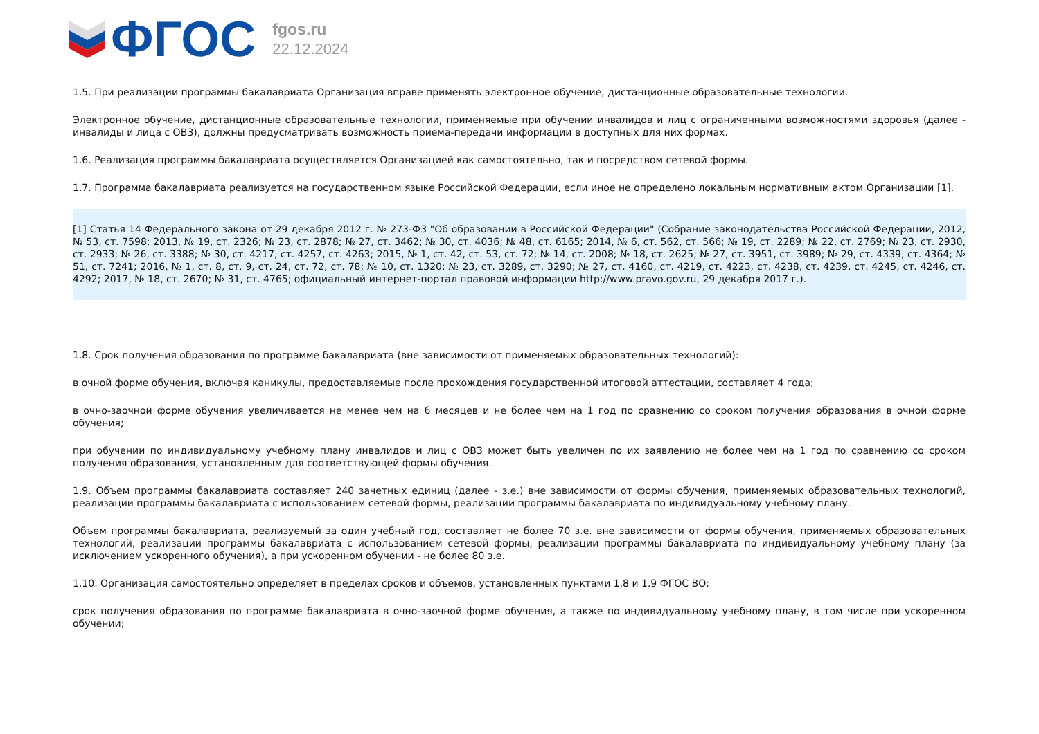ФГОС
fgos.ru
22.12.2024
1.5. При реализации программы бакалавриата Организация вправе применять электронное обучение, дистанционные образовательные технологии.
Электронное обучение, дистанционные образовательные технологии, применяемые при обучении инвалидов и лиц с ограниченными возможностями здоровья (далее - инвалиды и лица с ОВЗ), должны предусматривать возможность приема-передачи информации в доступных для них формах.
1.6. Реализация программы бакалавриата осуществляется Организацией как самостоятельно, так и посредством сетевой формы.
1.7. Программа бакалавриата реализуется на государственном языке Российской Федерации, если иное не определено локальным нормативным актом Организации [1].
[1] Статья 14 Федерального закона от 29 декабря 2012 г. № 273-ФЗ "Об образовании в Российской Федерации" (Собрание законодательства Российской Федерации, 2012, № 53, ст. 7598; 2013, № 19, ст. 2326; № 23, ст. 2878; № 27, ст. 3462; № 30, ст. 4036; № 48, ст. 6165; 2014, № 6, ст. 562, ст. 566; № 19, ст. 2289; № 22, ст. 2769; № 23, ст. 2930, ст. 2933; № 26, ст. 3388; № 30, ст. 4217, ст. 4257, ст. 4263; 2015, № 1, ст. 42, ст. 53, ст. 72; № 14, ст. 2008; № 18, ст. 2625; № 27, ст. 3951, ст. 3989; № 29, ст. 4339, ст. 4364; № 51, ст. 7241; 2016, № 1, ст. 8, ст. 9, ст. 24, ст. 72, ст. 78; № 10, ст. 1320; № 23, ст. 3289, ст. 3290; № 27, ст. 4160, ст. 4219, ст. 4223, ст. 4238, ст. 4239, ст. 4245, ст. 4246, ст. 4292; 2017, № 18, ст. 2670; № 31, ст. 4765; официальный интернет-портал правовой информации http://www.pravo.gov.ru, 29 декабря 2017 г.).
1.8. Срок получения образования по программе бакалавриата (вне зависимости от применяемых образовательных технологий):
в очной форме обучения, включая каникулы, предоставляемые после прохождения государственной итоговой аттестации, составляет 4 года;
в очно-заочной форме обучения увеличивается не менее чем на 6 месяцев и не более чем на 1 год по сравнению со сроком получения образования в очной форме обучения;
при обучении по индивидуальному учебному плану инвалидов и лиц с ОВЗ может быть увеличен по их заявлению не более чем на 1 год по сравнению со сроком получения образования, установленным для соответствующей формы обучения.
1.9. Объем программы бакалавриата составляет 240 зачетных единиц (далее - з.е.) вне зависимости от формы обучения, применяемых образовательных технологий, реализации программы бакалавриата с использованием сетевой формы, реализации программы бакалавриата по индивидуальному учебному плану.
Объем программы бакалавриата, реализуемый за один учебный год, составляет не более 70 з.е. вне зависимости от формы обучения, применяемых образовательных технологий, реализации программы бакалавриата с использованием сетевой формы, реализации программы бакалавриата по индивидуальному учебному плану (за исключением ускоренного обучения), а при ускоренном обучении - не более 80 з.е.
1.10. Организация самостоятельно определяет в пределах сроков и объемов, установленных пунктами 1.8 и 1.9 ФГОС ВО:
срок получения образования по программе бакалавриата в очно-заочной форме обучения, а также по индивидуальному учебному плану, в том числе при ускоренном обучении;